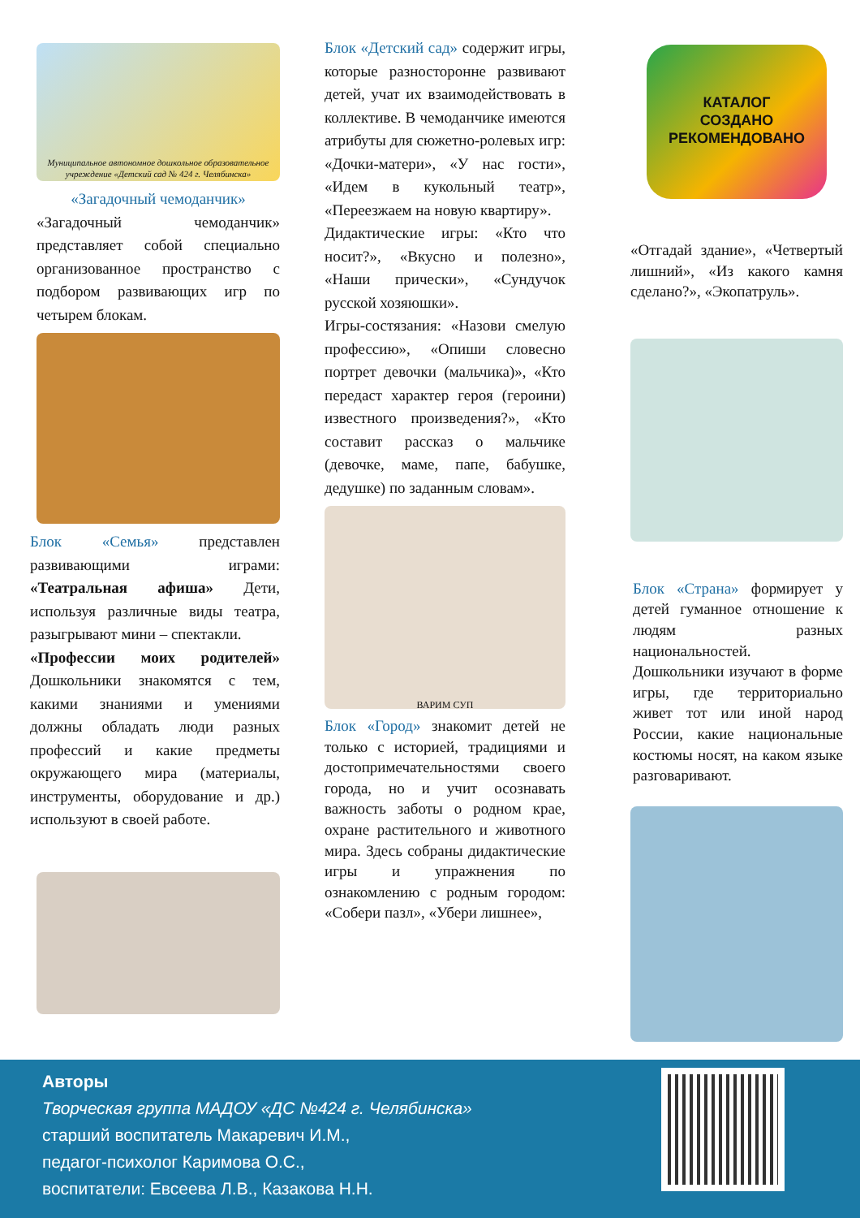Муниципальное автономное дошкольное образовательное учреждение «Детский сад № 424 г. Челябинска»
«Загадочный чемоданчик»
«Загадочный чемоданчик» представляет собой специально организованное пространство с подбором развивающих игр по четырем блокам.
Блок «Семья» представлен развивающими играми: «Театральная афиша» Дети, используя различные виды театра, разыгрывают мини – спектакли.
«Профессии моих родителей» Дошкольники знакомятся с тем, какими знаниями и умениями должны обладать люди разных профессий и какие предметы окружающего мира (материалы, инструменты, оборудование и др.) используют в своей работе.
Блок «Детский сад» содержит игры, которые разносторонне развивают детей, учат их взаимодействовать в коллективе. В чемоданчике имеются атрибуты для сюжетно-ролевых игр: «Дочки-матери», «У нас гости», «Идем в кукольный театр», «Переезжаем на новую квартиру».
Дидактические игры: «Кто что носит?», «Вкусно и полезно», «Наши прически», «Сундучок русской хозяюшки».
Игры-состязания: «Назови смелую профессию», «Опиши словесно портрет девочки (мальчика)», «Кто передаст характер героя (героини) известного произведения?», «Кто составит рассказ о мальчике (девочке, маме, папе, бабушке, дедушке) по заданным словам».
ВАРИМ СУП
Блок «Город» знакомит детей не только с историей, традициями и достопримечательностями своего города, но и учит осознавать важность заботы о родном крае, охране растительного и животного мира. Здесь собраны дидактические игры и упражнения по ознакомлению с родным городом: «Собери пазл», «Убери лишнее»,
КАТАЛОГ
СОЗДАНО
РЕКОМЕНДОВАНО
«Отгадай здание», «Четвертый лишний», «Из какого камня сделано?», «Экопатруль».
Блок «Страна» формирует у детей гуманное отношение к людям разных национальностей.
Дошкольники изучают в форме игры, где территориально живет тот или иной народ России, какие национальные костюмы носят, на каком языке разговаривают.
Авторы
Творческая группа МАДОУ «ДС №424 г. Челябинска»
старший воспитатель Макаревич И.М.,
педагог-психолог Каримова О.С.,
воспитатели: Евсеева Л.В., Казакова Н.Н.